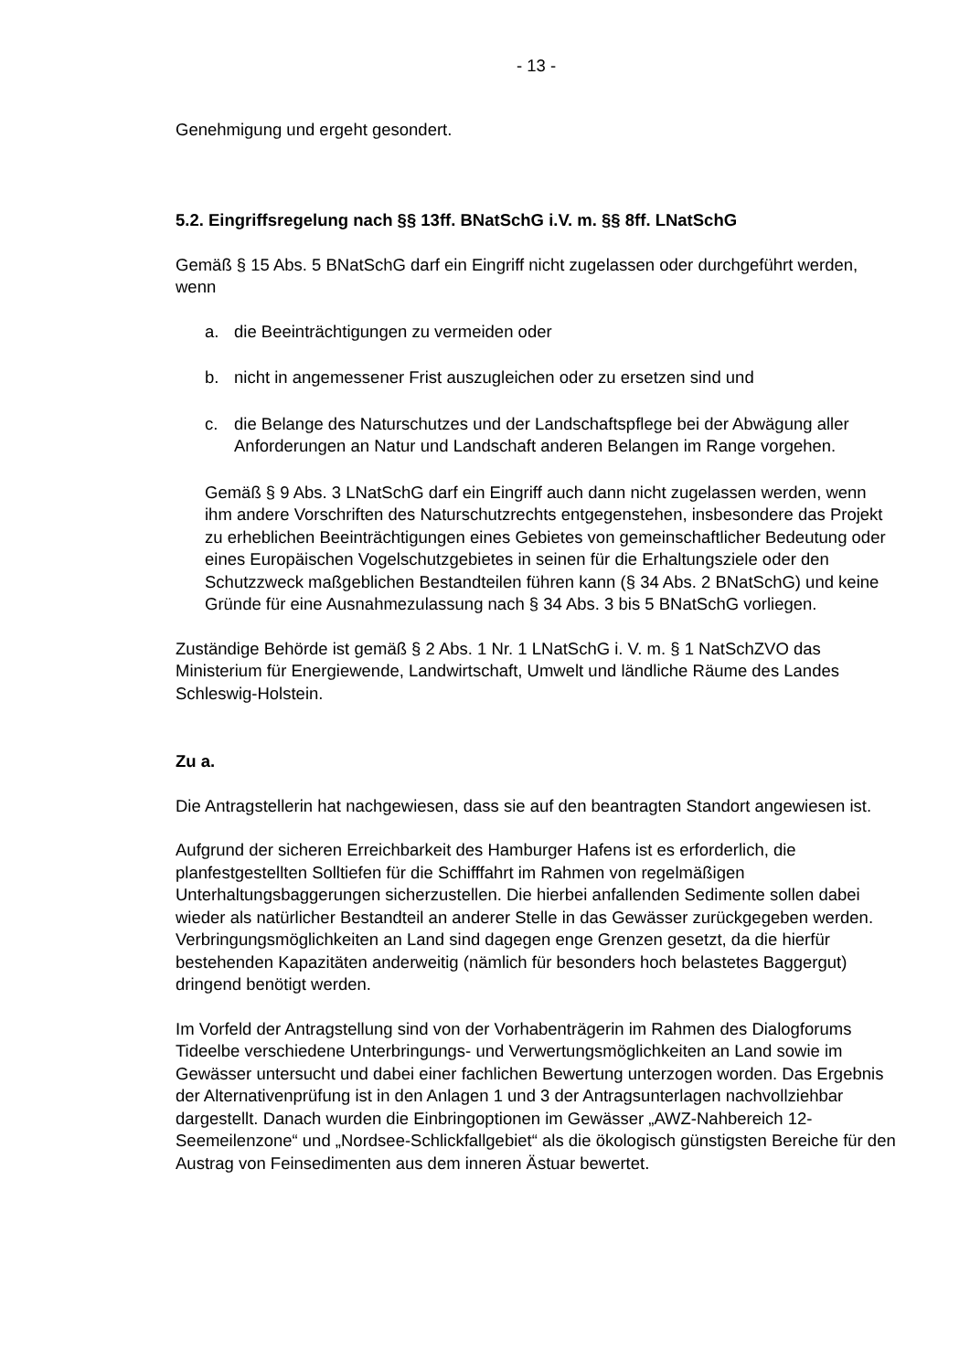- 13 -
Genehmigung und ergeht gesondert.
5.2. Eingriffsregelung nach §§ 13ff. BNatSchG i.V. m. §§ 8ff. LNatSchG
Gemäß § 15 Abs. 5 BNatSchG darf ein Eingriff nicht zugelassen oder durchgeführt werden, wenn
a. die Beeinträchtigungen zu vermeiden oder
b. nicht in angemessener Frist auszugleichen oder zu ersetzen sind und
c. die Belange des Naturschutzes und der Landschaftspflege bei der Abwägung aller Anforderungen an Natur und Landschaft anderen Belangen im Range vorgehen.
Gemäß § 9 Abs. 3 LNatSchG darf ein Eingriff auch dann nicht zugelassen werden, wenn ihm andere Vorschriften des Naturschutzrechts entgegenstehen, insbesondere das Projekt zu erheblichen Beeinträchtigungen eines Gebietes von gemeinschaftlicher Bedeutung oder eines Europäischen Vogelschutzgebietes in seinen für die Erhaltungsziele oder den Schutzzweck maßgeblichen Bestandteilen führen kann (§ 34 Abs. 2 BNatSchG) und keine Gründe für eine Ausnahmezulassung nach § 34 Abs. 3 bis 5 BNatSchG vorliegen.
Zuständige Behörde ist gemäß § 2 Abs. 1 Nr. 1 LNatSchG i. V. m. § 1 NatSchZVO das Ministerium für Energiewende, Landwirtschaft, Umwelt und ländliche Räume des Landes Schleswig-Holstein.
Zu a.
Die Antragstellerin hat nachgewiesen, dass sie auf den beantragten Standort angewiesen ist.
Aufgrund der sicheren Erreichbarkeit des Hamburger Hafens ist es erforderlich, die planfestgestellten Solltiefen für die Schifffahrt im Rahmen von regelmäßigen Unterhaltungsbaggerungen sicherzustellen. Die hierbei anfallenden Sedimente sollen dabei wieder als natürlicher Bestandteil an anderer Stelle in das Gewässer zurückgegeben werden. Verbringungsmöglichkeiten an Land sind dagegen enge Grenzen gesetzt, da die hierfür bestehenden Kapazitäten anderweitig (nämlich für besonders hoch belastetes Baggergut) dringend benötigt werden.
Im Vorfeld der Antragstellung sind von der Vorhabenträgerin im Rahmen des Dialogforums Tideelbe verschiedene Unterbringungs- und Verwertungsmöglichkeiten an Land sowie im Gewässer untersucht und dabei einer fachlichen Bewertung unterzogen worden. Das Ergebnis der Alternativenprüfung ist in den Anlagen 1 und 3 der Antragsunterlagen nachvollziehbar dargestellt. Danach wurden die Einbringoptionen im Gewässer „AWZ-Nahbereich 12-Seemeilenzone“ und „Nordsee-Schlickfallgebiet“ als die ökologisch günstigsten Bereiche für den Austrag von Feinsedimenten aus dem inneren Ästuar bewertet.